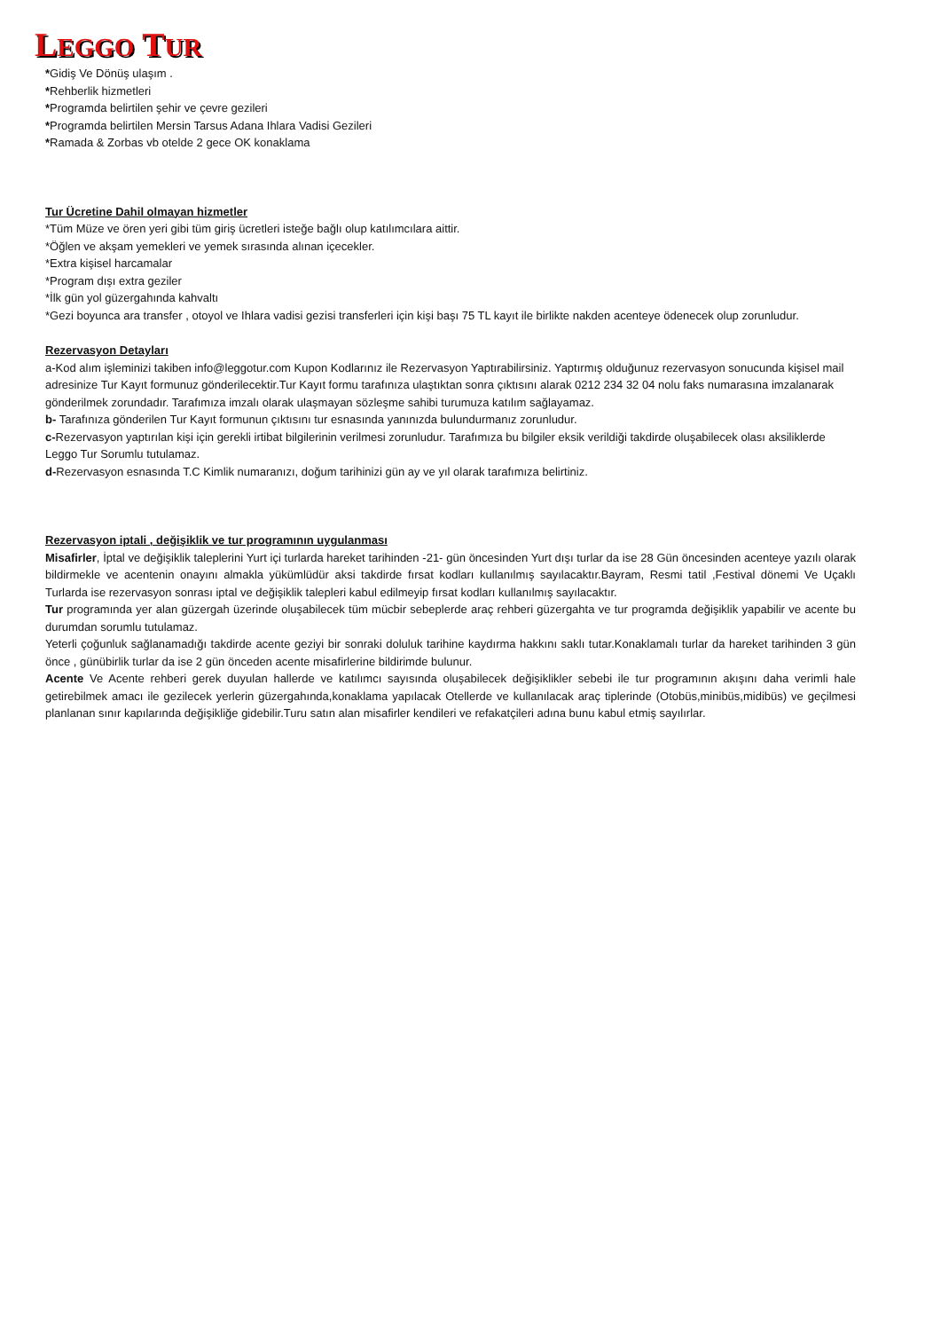LEGGO TUR
*Gidiş Ve Dönüş ulaşım .
*Rehberlik hizmetleri
*Programda belirtilen şehir ve çevre gezileri
*Programda belirtilen Mersin Tarsus Adana Ihlara Vadisi Gezileri
*Ramada & Zorbas vb otelde 2 gece OK konaklama
Tur Ücretine Dahil olmayan hizmetler
*Tüm Müze ve ören yeri gibi tüm giriş ücretleri isteğe bağlı olup katılımcılara aittir.
*Öğlen ve akşam yemekleri ve yemek sırasında alınan içecekler.
*Extra kişisel harcamalar
*Program dışı extra geziler
*İlk gün yol güzergahında kahvaltı
*Gezi boyunca ara transfer , otoyol ve Ihlara vadisi gezisi transferleri için kişi başı 75 TL kayıt ile birlikte nakden acenteye ödenecek olup zorunludur.
Rezervasyon Detayları
a-Kod alım işleminizi takiben info@leggotur.com Kupon Kodlarınız ile Rezervasyon Yaptırabilirsiniz. Yaptırmış olduğunuz rezervasyon sonucunda kişisel mail adresinize Tur Kayıt formunuz gönderilecektir.Tur Kayıt formu tarafınıza ulaştıktan sonra çıktısını alarak 0212 234 32 04 nolu faks numarasına imzalanarak gönderilmek zorundadır. Tarafımıza imzalı olarak ulaşmayan sözleşme sahibi turumuza katılım sağlayamaz.
b- Tarafınıza gönderilen Tur Kayıt formunun çıktısını tur esnasında yanınızda bulundurmanız zorunludur.
c-Rezervasyon yaptırılan kişi için gerekli irtibat bilgilerinin verilmesi zorunludur. Tarafımıza bu bilgiler eksik verildiği takdirde oluşabilecek olası aksiliklerde Leggo Tur Sorumlu tutulamaz.
d-Rezervasyon esnasında T.C Kimlik numaranızı, doğum tarihinizi gün ay ve yıl olarak tarafımıza belirtiniz.
Rezervasyon iptali , değişiklik ve tur programının uygulanması
Misafirler, İptal ve değişiklik taleplerini Yurt içi turlarda hareket tarihinden -21- gün öncesinden Yurt dışı turlar da ise 28 Gün öncesinden acenteye yazılı olarak bildirmekle ve acentenin onayını almakla yükümlüdür aksi takdirde fırsat kodları kullanılmış sayılacaktır.Bayram, Resmi tatil ,Festival dönemi Ve Uçaklı Turlarda ise rezervasyon sonrası iptal ve değişiklik talepleri kabul edilmeyip fırsat kodları kullanılmış sayılacaktır.
Tur programında yer alan güzergah üzerinde oluşabilecek tüm mücbir sebeplerde araç rehberi güzergahta ve tur programda değişiklik yapabilir ve acente bu durumdan sorumlu tutulamaz.
Yeterli çoğunluk sağlanamadığı takdirde acente geziyi bir sonraki doluluk tarihine kaydırma hakkını saklı tutar.Konaklamalı turlar da hareket tarihinden 3 gün önce , günübirlik turlar da ise 2 gün önceden acente misafirlerine bildirimde bulunur.
Acente Ve Acente rehberi gerek duyulan hallerde ve katılımcı sayısında oluşabilecek değişiklikler sebebi ile tur programının akışını daha verimli hale getirebilmek amacı ile gezilecek yerlerin güzergahında,konaklama yapılacak Otellerde ve kullanılacak araç tiplerinde (Otobüs,minibüs,midibüs) ve geçilmesi planlanan sınır kapılarında değişikliğe gidebilir.Turu satın alan misafirler kendileri ve refakatçileri adına bunu kabul etmiş sayılırlar.